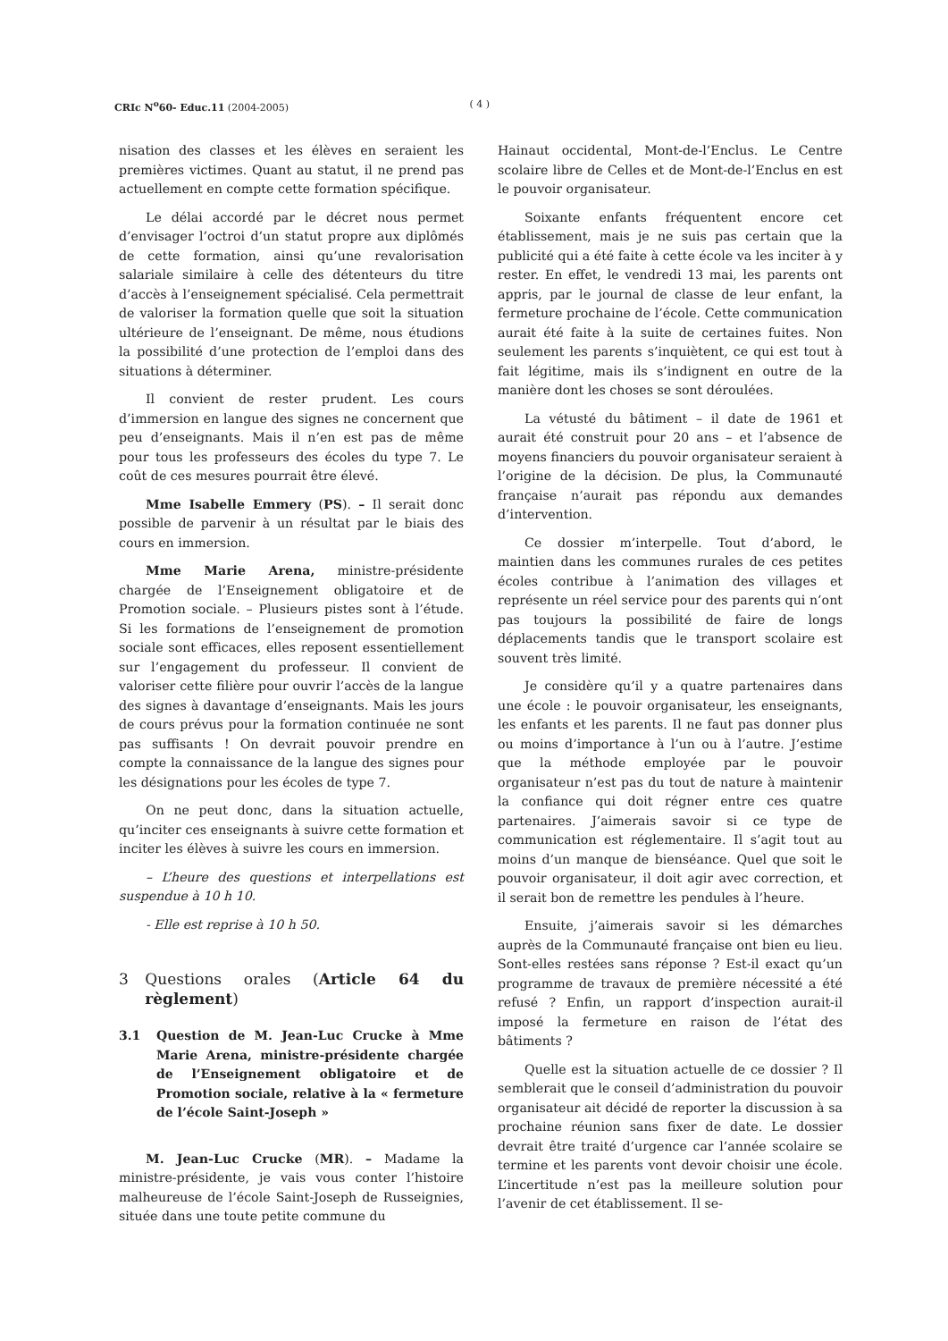CRIc N<sup>o</sup>60- Educ.11 (2004-2005) ( 4 )
nisation des classes et les élèves en seraient les premières victimes. Quant au statut, il ne prend pas actuellement en compte cette formation spécifique.
Le délai accordé par le décret nous permet d’envisager l’octroi d’un statut propre aux diplômés de cette formation, ainsi qu’une revalorisation salariale similaire à celle des détenteurs du titre d’accès à l’enseignement spécialisé. Cela permettrait de valoriser la formation quelle que soit la situation ultérieure de l’enseignant. De même, nous étudions la possibilité d’une protection de l’emploi dans des situations à déterminer.
Il convient de rester prudent. Les cours d’immersion en langue des signes ne concernent que peu d’enseignants. Mais il n’en est pas de même pour tous les professeurs des écoles du type 7. Le coût de ces mesures pourrait être élevé.
Mme Isabelle Emmery (PS). – Il serait donc possible de parvenir à un résultat par le biais des cours en immersion.
Mme Marie Arena, ministre-présidente chargée de l’Enseignement obligatoire et de Promotion sociale. – Plusieurs pistes sont à l’étude. Si les formations de l’enseignement de promotion sociale sont efficaces, elles reposent essentiellement sur l’engagement du professeur. Il convient de valoriser cette filière pour ouvrir l’accès de la langue des signes à davantage d’enseignants. Mais les jours de cours prévus pour la formation continuée ne sont pas suffisants ! On devrait pouvoir prendre en compte la connaissance de la langue des signes pour les désignations pour les écoles de type 7.
On ne peut donc, dans la situation actuelle, qu’inciter ces enseignants à suivre cette formation et inciter les élèves à suivre les cours en immersion.
– L’heure des questions et interpellations est suspendue à 10 h 10.
- Elle est reprise à 10 h 50.
3 Questions orales (Article 64 du règlement)
3.1 Question de M. Jean-Luc Crucke à Mme Marie Arena, ministre-présidente chargée de l’Enseignement obligatoire et de Promotion sociale, relative à la « fermeture de l’école Saint-Joseph »
M. Jean-Luc Crucke (MR). – Madame la ministre-présidente, je vais vous conter l’histoire malheureuse de l’école Saint-Joseph de Russeignies, située dans une toute petite commune du
Hainaut occidental, Mont-de-l’Enclus. Le Centre scolaire libre de Celles et de Mont-de-l’Enclus en est le pouvoir organisateur.
Soixante enfants fréquentent encore cet établissement, mais je ne suis pas certain que la publicité qui a été faite à cette école va les inciter à y rester. En effet, le vendredi 13 mai, les parents ont appris, par le journal de classe de leur enfant, la fermeture prochaine de l’école. Cette communication aurait été faite à la suite de certaines fuites. Non seulement les parents s’inquiètent, ce qui est tout à fait légitime, mais ils s’indignent en outre de la manière dont les choses se sont déroulées.
La vétusté du bâtiment – il date de 1961 et aurait été construit pour 20 ans – et l’absence de moyens financiers du pouvoir organisateur seraient à l’origine de la décision. De plus, la Communauté française n’aurait pas répondu aux demandes d’intervention.
Ce dossier m’interpelle. Tout d’abord, le maintien dans les communes rurales de ces petites écoles contribue à l’animation des villages et représente un réel service pour des parents qui n’ont pas toujours la possibilité de faire de longs déplacements tandis que le transport scolaire est souvent très limité.
Je considère qu’il y a quatre partenaires dans une école : le pouvoir organisateur, les enseignants, les enfants et les parents. Il ne faut pas donner plus ou moins d’importance à l’un ou à l’autre. J’estime que la méthode employée par le pouvoir organisateur n’est pas du tout de nature à maintenir la confiance qui doit régner entre ces quatre partenaires. J’aimerais savoir si ce type de communication est réglementaire. Il s’agit tout au moins d’un manque de bienséance. Quel que soit le pouvoir organisateur, il doit agir avec correction, et il serait bon de remettre les pendules à l’heure.
Ensuite, j’aimerais savoir si les démarches auprès de la Communauté française ont bien eu lieu. Sont-elles restées sans réponse ? Est-il exact qu’un programme de travaux de première nécessité a été refusé ? Enfin, un rapport d’inspection aurait-il imposé la fermeture en raison de l’état des bâtiments ?
Quelle est la situation actuelle de ce dossier ? Il semblerait que le conseil d’administration du pouvoir organisateur ait décidé de reporter la discussion à sa prochaine réunion sans fixer de date. Le dossier devrait être traité d’urgence car l’année scolaire se termine et les parents vont devoir choisir une école. L’incertitude n’est pas la meilleure solution pour l’avenir de cet établissement. Il se-